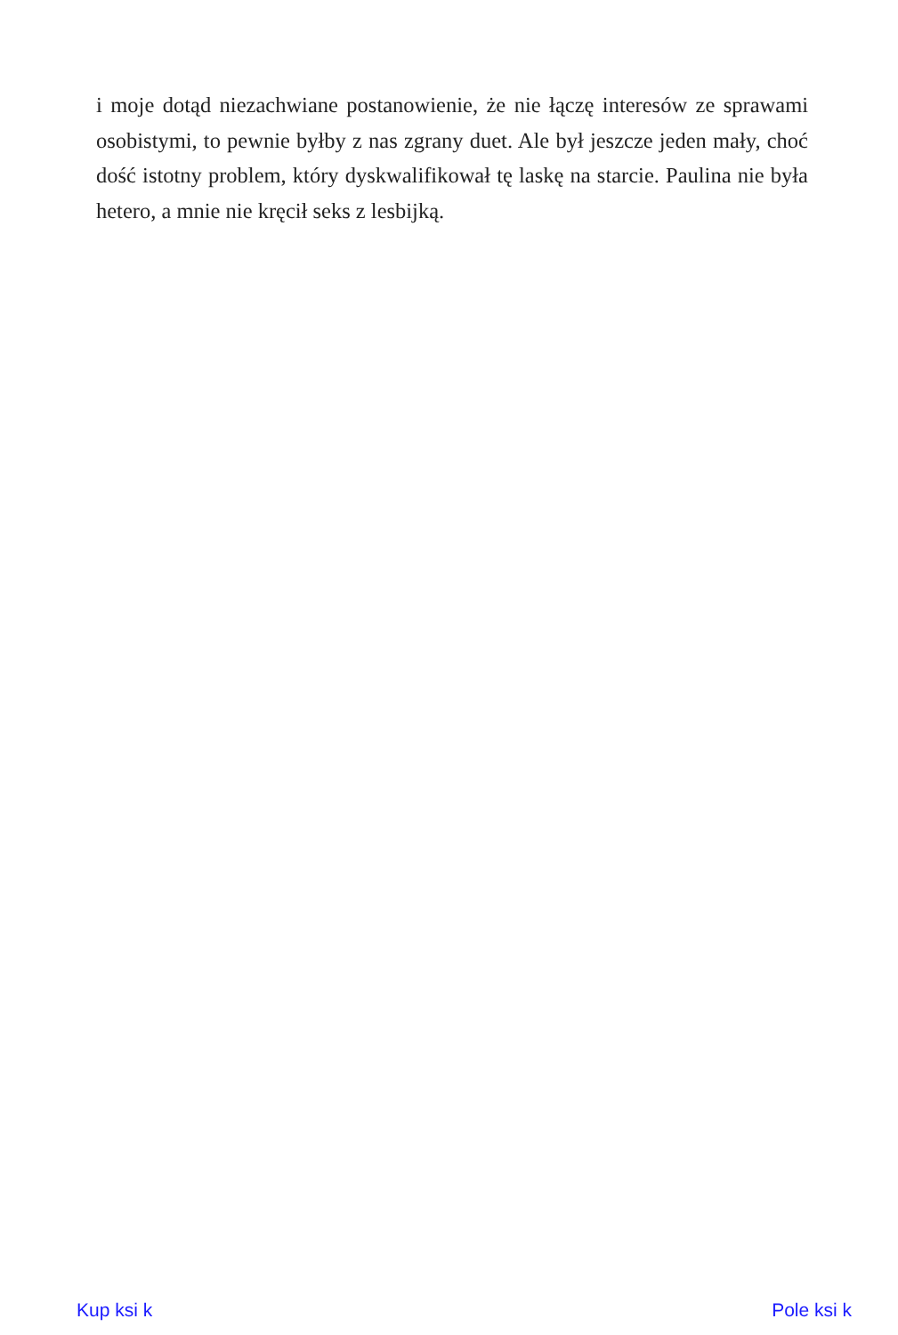i moje dotąd niezachwiane postanowienie, że nie łączę interesów ze sprawami osobistymi, to pewnie byłby z nas zgrany duet. Ale był jeszcze jeden mały, choć dość istotny problem, który dyskwalifikował tę laskę na starcie. Paulina nie była hetero, a mnie nie kręcił seks z lesbijką.
Kup ksi k Pole ksi k